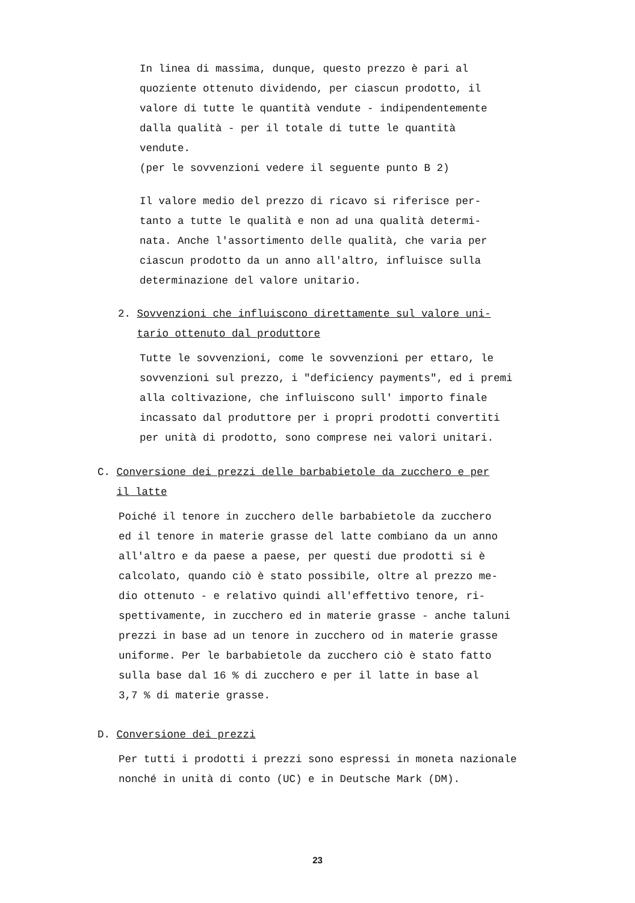In linea di massima, dunque, questo prezzo è pari al
quoziente ottenuto dividendo, per ciascun prodotto, il
valore di tutte le quantità vendute - indipendentemente
dalla qualità - per il totale di tutte le quantità
vendute.
(per le sovvenzioni vedere il seguente punto B 2)
Il valore medio del prezzo di ricavo si riferisce per-
tanto a tutte le qualità e non ad una qualità determi-
nata. Anche l'assortimento delle qualità, che varia per
ciascun prodotto da un anno all'altro, influisce sulla
determinazione del valore unitario.
2. Sovvenzioni che influiscono direttamente sul valore uni-
tario ottenuto dal produttore
Tutte le sovvenzioni, come le sovvenzioni per ettaro, le
sovvenzioni sul prezzo, i "deficiency payments", ed i premi
alla coltivazione, che influiscono sull' importo finale
incassato dal produttore per i propri prodotti convertiti
per unità di prodotto, sono comprese nei valori unitari.
C. Conversione dei prezzi delle barbabietole da zucchero e per
il latte
Poiché il tenore in zucchero delle barbabietole da zucchero
ed il tenore in materie grasse del latte combiano da un anno
all'altro e da paese a paese, per questi due prodotti si è
calcolato, quando ciò è stato possibile, oltre al prezzo me-
dio ottenuto - e relativo quindi all'effettivo tenore, ri-
spettivamente, in zucchero ed in materie grasse - anche taluni
prezzi in base ad un tenore in zucchero od in materie grasse
uniforme. Per le barbabietole da zucchero ciò è stato fatto
sulla base dal 16 % di zucchero e per il latte in base al
3,7 % di materie grasse.
D. Conversione dei prezzi
Per tutti i prodotti i prezzi sono espressi in moneta nazionale
nonché in unità di conto (UC) e in Deutsche Mark (DM).
23